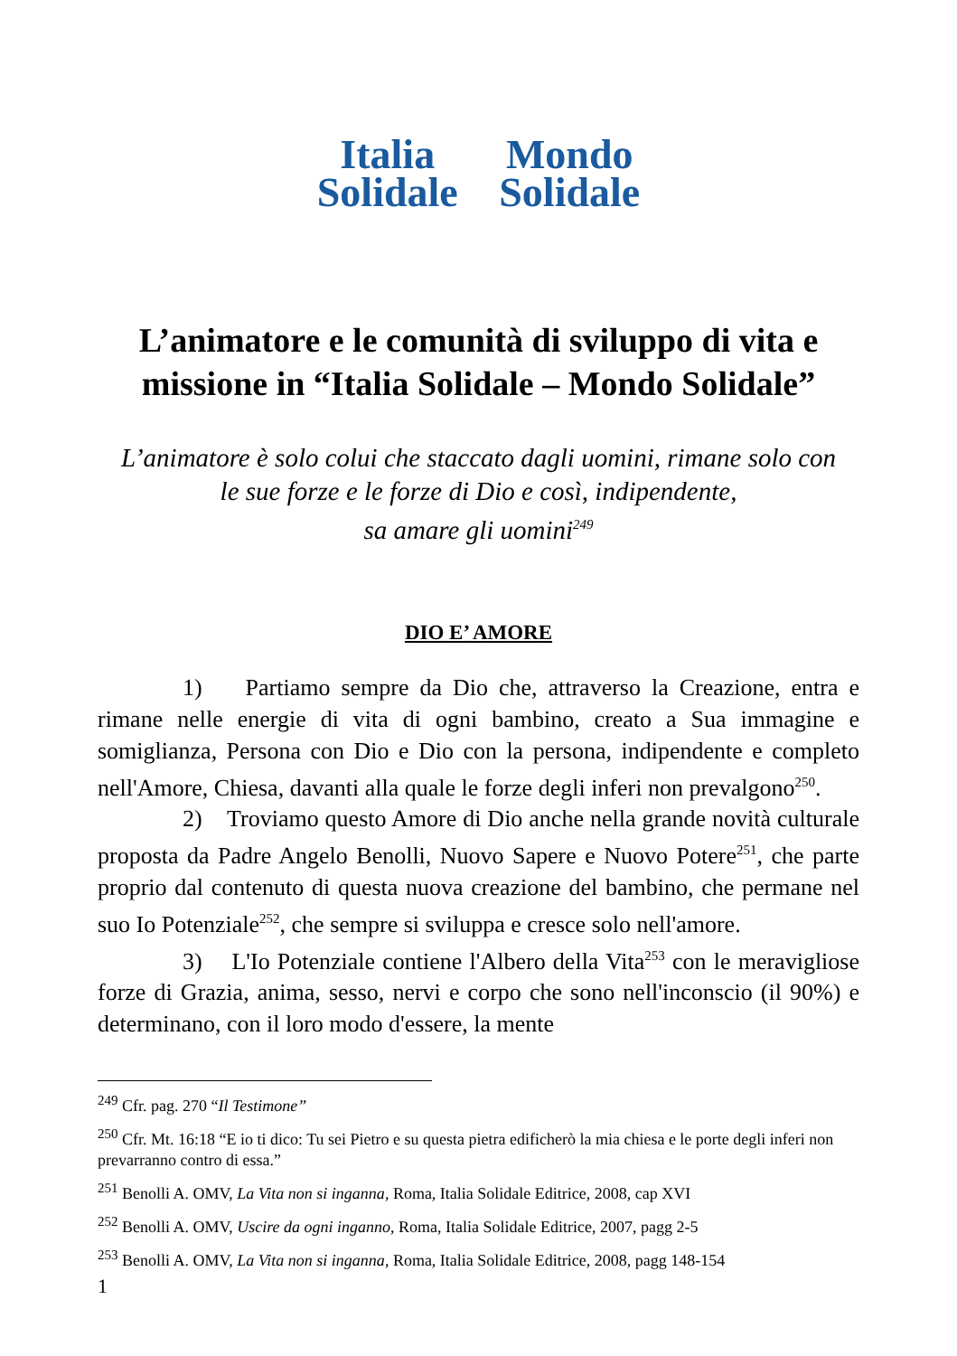Italia
Solidale Mondo
Solidale
L’animatore e le comunità di sviluppo di vita e missione in “Italia Solidale – Mondo Solidale”
L’animatore è solo colui che staccato dagli uomini, rimane solo con
le sue forze e le forze di Dio e così, indipendente,
sa amare gli uomini<sup>249</sup>
DIO E’ AMORE
1) Partiamo sempre da Dio che, attraverso la Creazione, entra e rimane nelle energie di vita di ogni bambino, creato a Sua immagine e somiglianza, Persona con Dio e Dio con la persona, indipendente e completo nell'Amore, Chiesa, davanti alla quale le forze degli inferi non prevalgono<sup>250</sup>.
2) Troviamo questo Amore di Dio anche nella grande novità culturale proposta da Padre Angelo Benolli, Nuovo Sapere e Nuovo Potere<sup>251</sup>, che parte proprio dal contenuto di questa nuova creazione del bambino, che permane nel suo Io Potenziale<sup>252</sup>, che sempre si sviluppa e cresce solo nell'amore.
3) L'Io Potenziale contiene l'Albero della Vita<sup>253</sup> con le meravigliose forze di Grazia, anima, sesso, nervi e corpo che sono nell'inconscio (il 90%) e determinano, con il loro modo d'essere, la mente
<sup>249</sup> Cfr. pag. 270 “Il Testimone”
<sup>250</sup> Cfr. Mt. 16:18 “E io ti dico: Tu sei Pietro e su questa pietra edificherò la mia chiesa e le porte degli inferi non prevarranno contro di essa.”
<sup>251</sup> Benolli A. OMV, La Vita non si inganna, Roma, Italia Solidale Editrice, 2008, cap XVI
<sup>252</sup> Benolli A. OMV, Uscire da ogni inganno, Roma, Italia Solidale Editrice, 2007, pagg 2-5
<sup>253</sup> Benolli A. OMV, La Vita non si inganna, Roma, Italia Solidale Editrice, 2008, pagg 148-154
1